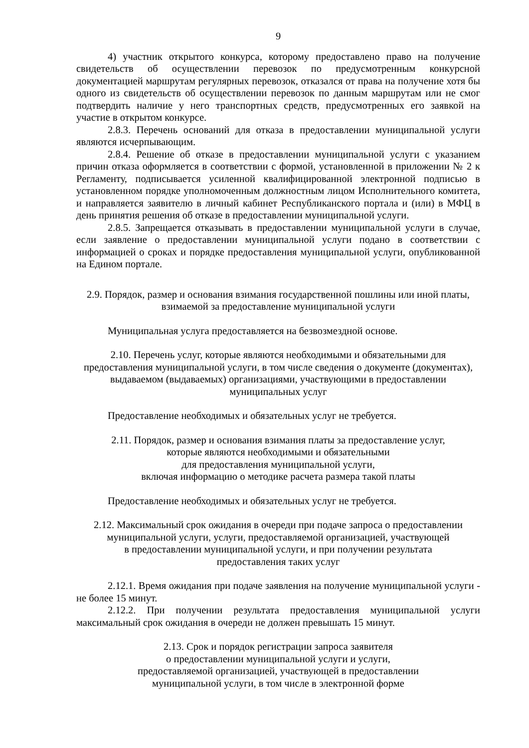9
4) участник открытого конкурса, которому предоставлено право на получение свидетельств об осуществлении перевозок по предусмотренным конкурсной документацией маршрутам регулярных перевозок, отказался от права на получение хотя бы одного из свидетельств об осуществлении перевозок по данным маршрутам или не смог подтвердить наличие у него транспортных средств, предусмотренных его заявкой на участие в открытом конкурсе.
2.8.3. Перечень оснований для отказа в предоставлении муниципальной услуги являются исчерпывающим.
2.8.4. Решение об отказе в предоставлении муниципальной услуги с указанием причин отказа оформляется в соответствии с формой, установленной в приложении № 2 к Регламенту, подписывается усиленной квалифицированной электронной подписью в установленном порядке уполномоченным должностным лицом Исполнительного комитета, и направляется заявителю в личный кабинет Республиканского портала и (или) в МФЦ в день принятия решения об отказе в предоставлении муниципальной услуги.
2.8.5. Запрещается отказывать в предоставлении муниципальной услуги в случае, если заявление о предоставлении муниципальной услуги подано в соответствии с информацией о сроках и порядке предоставления муниципальной услуги, опубликованной на Едином портале.
2.9. Порядок, размер и основания взимания государственной пошлины или иной платы,
взимаемой за предоставление муниципальной услуги
Муниципальная услуга предоставляется на безвозмездной основе.
2.10. Перечень услуг, которые являются необходимыми и обязательными для
предоставления муниципальной услуги, в том числе сведения о документе (документах),
выдаваемом (выдаваемых) организациями, участвующими в предоставлении
муниципальных услуг
Предоставление необходимых и обязательных услуг не требуется.
2.11. Порядок, размер и основания взимания платы за предоставление услуг,
которые являются необходимыми и обязательными
для предоставления муниципальной услуги,
включая информацию о методике расчета размера такой платы
Предоставление необходимых и обязательных услуг не требуется.
2.12. Максимальный срок ожидания в очереди при подаче запроса о предоставлении
муниципальной услуги, услуги, предоставляемой организацией, участвующей
в предоставлении муниципальной услуги, и при получении результата
предоставления таких услуг
2.12.1. Время ожидания при подаче заявления на получение муниципальной услуги - не более 15 минут.
2.12.2. При получении результата предоставления муниципальной услуги максимальный срок ожидания в очереди не должен превышать 15 минут.
2.13. Срок и порядок регистрации запроса заявителя
о предоставлении муниципальной услуги и услуги,
предоставляемой организацией, участвующей в предоставлении
муниципальной услуги, в том числе в электронной форме